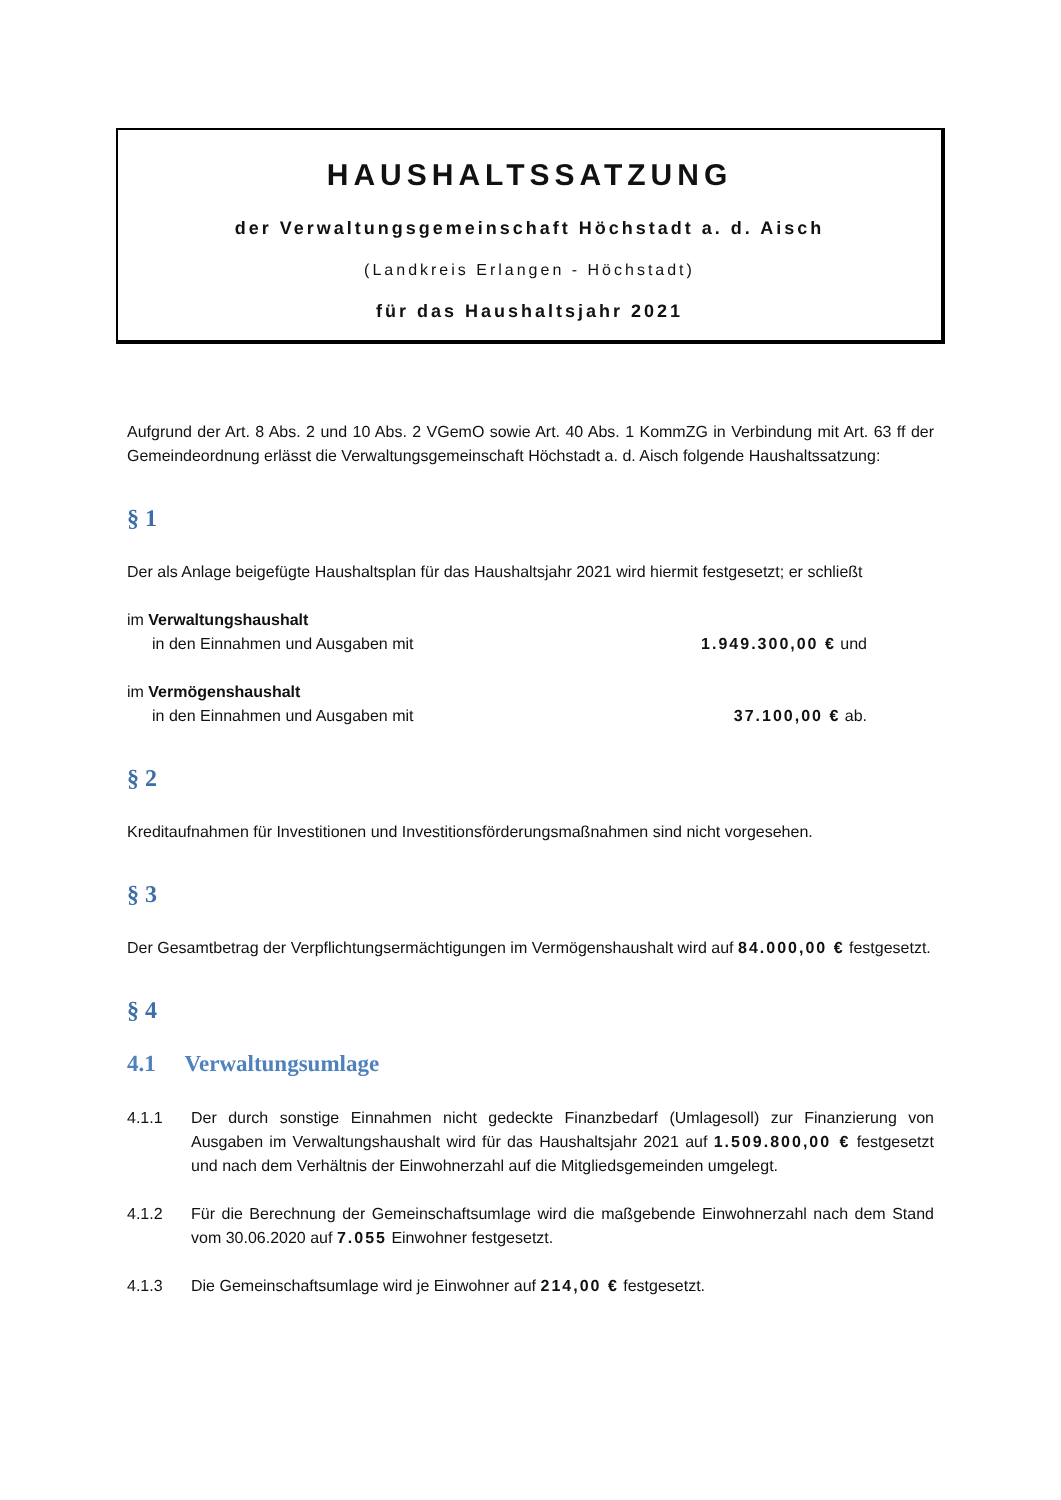HAUSHALTSSATZUNG
der Verwaltungsgemeinschaft Höchstadt a. d. Aisch
(Landkreis Erlangen - Höchstadt)
für das Haushaltsjahr 2021
Aufgrund der Art. 8 Abs. 2 und 10 Abs. 2 VGemO sowie Art. 40 Abs. 1 KommZG in Verbindung mit Art. 63 ff der Gemeindeordnung erlässt die Verwaltungsgemeinschaft Höchstadt a. d. Aisch folgende Haushaltssatzung:
§ 1
Der als Anlage beigefügte Haushaltsplan für das Haushaltsjahr 2021 wird hiermit festgesetzt; er schließt
im Verwaltungshaushalt
in den Einnahmen und Ausgaben mit 1.949.300,00 € und
im Vermögenshaushalt
in den Einnahmen und Ausgaben mit 37.100,00 € ab.
§ 2
Kreditaufnahmen für Investitionen und Investitionsförderungsmaßnahmen sind nicht vorgesehen.
§ 3
Der Gesamtbetrag der Verpflichtungsermächtigungen im Vermögenshaushalt wird auf 84.000,00 € festgesetzt.
§ 4
4.1 Verwaltungsumlage
4.1.1 Der durch sonstige Einnahmen nicht gedeckte Finanzbedarf (Umlagesoll) zur Finanzierung von Ausgaben im Verwaltungshaushalt wird für das Haushaltsjahr 2021 auf 1.509.800,00 € festgesetzt und nach dem Verhältnis der Einwohnerzahl auf die Mitgliedsgemeinden umgelegt.
4.1.2 Für die Berechnung der Gemeinschaftsumlage wird die maßgebende Einwohnerzahl nach dem Stand vom 30.06.2020 auf 7.055 Einwohner festgesetzt.
4.1.3 Die Gemeinschaftsumlage wird je Einwohner auf 214,00 € festgesetzt.